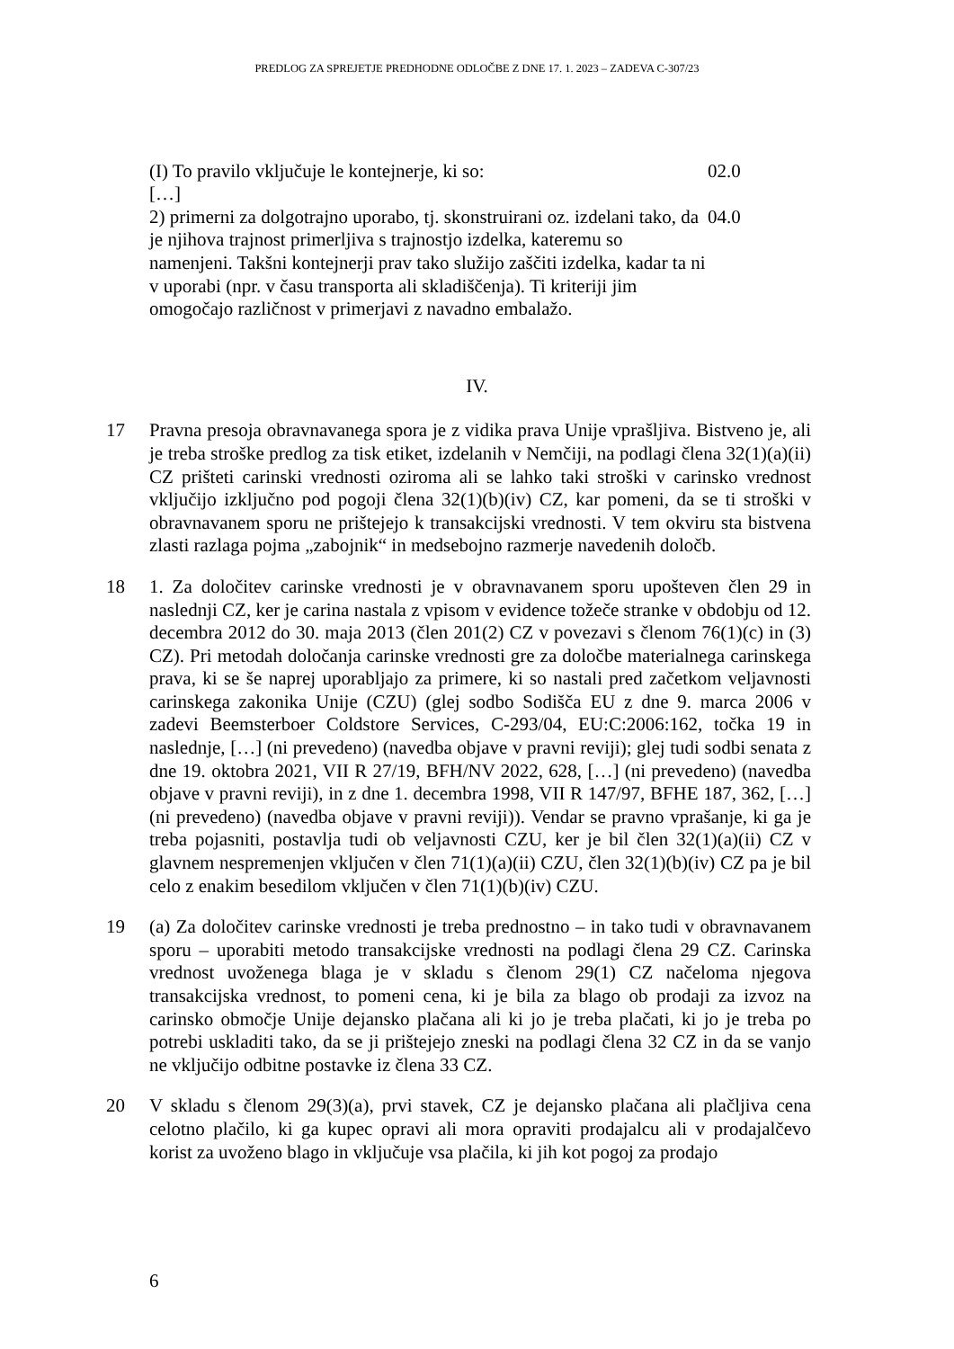PREDLOG ZA SPREJETJE PREDHODNE ODLOČBE Z DNE 17. 1. 2023 – ZADEVA C-307/23
(I) To pravilo vključuje le kontejnerje, ki so:
[…]
02.0
2) primerni za dolgotrajno uporabo, tj. skonstruirani oz. izdelani tako, da je njihova trajnost primerljiva s trajnostjo izdelka, kateremu so namenjeni. Takšni kontejnerji prav tako služijo zaščiti izdelka, kadar ta ni v uporabi (npr. v času transporta ali skladiščenja). Ti kriteriji jim omogočajo različnost v primerjavi z navadno embalažo.
04.0
IV.
17 Pravna presoja obravnavanega spora je z vidika prava Unije vprašljiva. Bistveno je, ali je treba stroške predlog za tisk etiket, izdelanih v Nemčiji, na podlagi člena 32(1)(a)(ii) CZ prišteti carinski vrednosti oziroma ali se lahko taki stroški v carinsko vrednost vključijo izključno pod pogoji člena 32(1)(b)(iv) CZ, kar pomeni, da se ti stroški v obravnavanem sporu ne prištejejo k transakcijski vrednosti. V tem okviru sta bistvena zlasti razlaga pojma „zabojnik“ in medsebojno razmerje navedenih določb.
18 1. Za določitev carinske vrednosti je v obravnavanem sporu upošteven člen 29 in naslednji CZ, ker je carina nastala z vpisom v evidence tožeče stranke v obdobju od 12. decembra 2012 do 30. maja 2013 (člen 201(2) CZ v povezavi s členom 76(1)(c) in (3) CZ). Pri metodah določanja carinske vrednosti gre za določbe materialnega carinskega prava, ki se še naprej uporabljajo za primere, ki so nastali pred začetkom veljavnosti carinskega zakonika Unije (CZU) (glej sodbo Sodišča EU z dne 9. marca 2006 v zadevi Beemsterboer Coldstore Services, C-293/04, EU:C:2006:162, točka 19 in naslednje, […] (ni prevedeno) (navedba objave v pravni reviji); glej tudi sodbi senata z dne 19. oktobra 2021, VII R 27/19, BFH/NV 2022, 628, […] (ni prevedeno) (navedba objave v pravni reviji), in z dne 1. decembra 1998, VII R 147/97, BFHE 187, 362, […] (ni prevedeno) (navedba objave v pravni reviji)). Vendar se pravno vprašanje, ki ga je treba pojasniti, postavlja tudi ob veljavnosti CZU, ker je bil člen 32(1)(a)(ii) CZ v glavnem nespremenjen vključen v člen 71(1)(a)(ii) CZU, člen 32(1)(b)(iv) CZ pa je bil celo z enakim besedilom vključen v člen 71(1)(b)(iv) CZU.
19 (a) Za določitev carinske vrednosti je treba prednostno – in tako tudi v obravnavanem sporu – uporabiti metodo transakcijske vrednosti na podlagi člena 29 CZ. Carinska vrednost uvoženega blaga je v skladu s členom 29(1) CZ načeloma njegova transakcijska vrednost, to pomeni cena, ki je bila za blago ob prodaji za izvoz na carinsko območje Unije dejansko plačana ali ki jo je treba plačati, ki jo je treba po potrebi uskladiti tako, da se ji prištejejo zneski na podlagi člena 32 CZ in da se vanjo ne vključijo odbitne postavke iz člena 33 CZ.
20 V skladu s členom 29(3)(a), prvi stavek, CZ je dejansko plačana ali plačljiva cena celotno plačilo, ki ga kupec opravi ali mora opraviti prodajalcu ali v prodajalčevo korist za uvoženo blago in vključuje vsa plačila, ki jih kot pogoj za prodajo
6